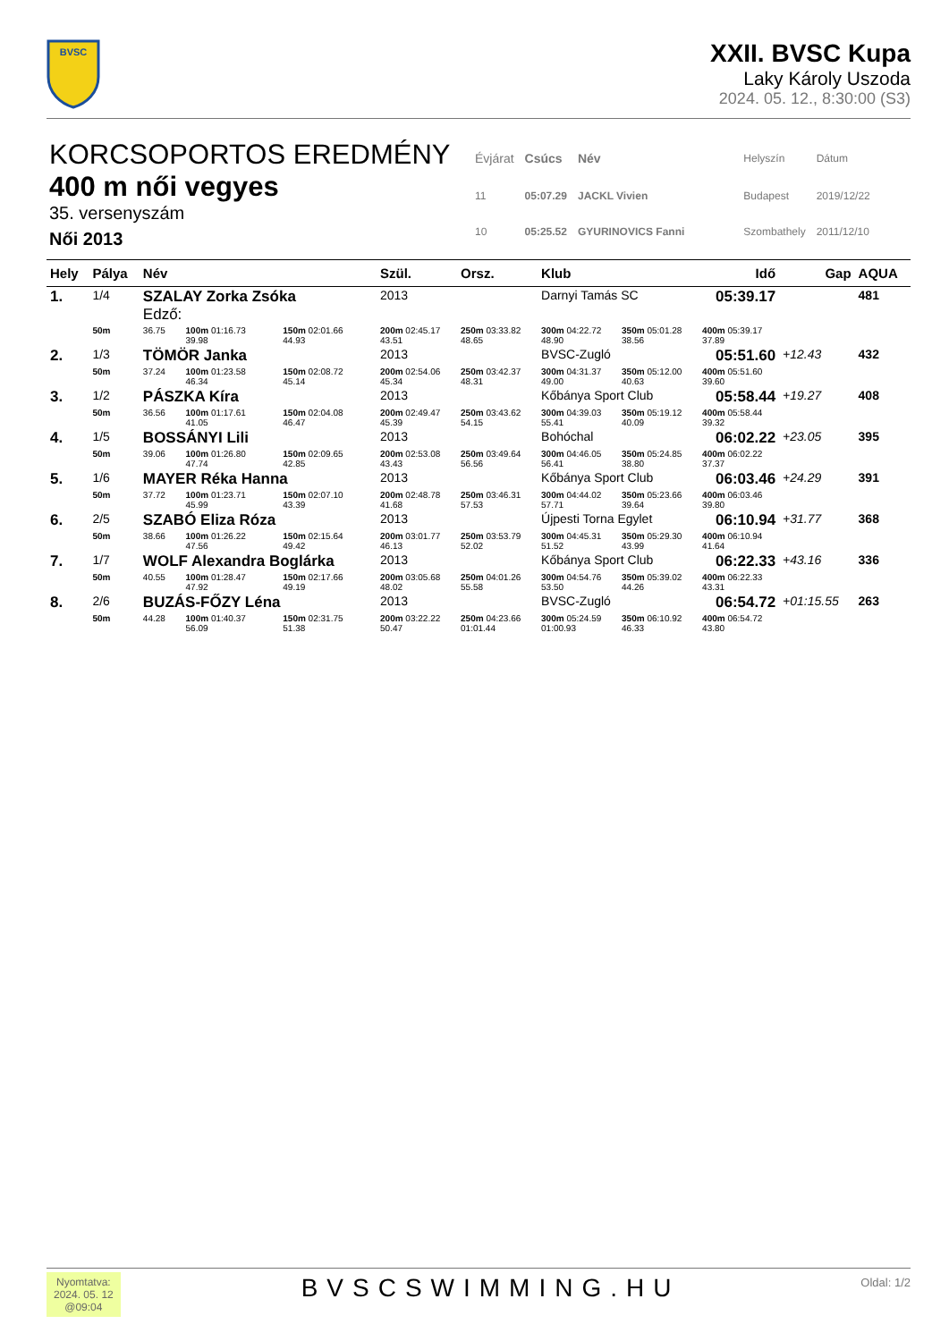BVSC
XXII. BVSC Kupa
Laky Károly Uszoda
2024. 05. 12., 8:30:00 (S3)
KORCSOPORTOS EREDMÉNY
400 m női vegyes
35. versenyszám
Női 2013
| Évjárat | Csúcs | Név | Helyszín | Dátum |
| 11 | 05:07.29 | JACKL Vivien | Budapest | 2019/12/22 |
| 10 | 05:25.52 | GYURINOVICS Fanni | Szombathely | 2011/12/10 |
| Hely | Pálya | Név | | | Szül. | Orsz. | Klub | | Idő | Gap | AQUA |
| --- | --- | --- | --- | --- | --- | --- | --- | --- | --- | --- | --- |
| 1. | 1/4 | SZALAY Zorka Zsóka Edző: | | | 2013 | | Darnyi Tamás SC | | 05:39.17 | | 481 |
| | 50m | 36.75 | 100m 01:16.73 39.98 | 150m 02:01.66 44.93 | 200m 02:45.17 43.51 | 250m 03:33.82 48.65 | 300m 04:22.72 48.90 | 350m 05:01.28 38.56 | 400m 05:39.17 37.89 | | |
| 2. | 1/3 | TÖMÖR Janka | | | 2013 | | BVSC-Zugló | | 05:51.60 | +12.43 | 432 |
| | 50m | 37.24 | 100m 01:23.58 46.34 | 150m 02:08.72 45.14 | 200m 02:54.06 45.34 | 250m 03:42.37 48.31 | 300m 04:31.37 49.00 | 350m 05:12.00 40.63 | 400m 05:51.60 39.60 | | |
| 3. | 1/2 | PÁSZKA Kíra | | | 2013 | | Kőbánya Sport Club | | 05:58.44 | +19.27 | 408 |
| | 50m | 36.56 | 100m 01:17.61 41.05 | 150m 02:04.08 46.47 | 200m 02:49.47 45.39 | 250m 03:43.62 54.15 | 300m 04:39.03 55.41 | 350m 05:19.12 40.09 | 400m 05:58.44 39.32 | | |
| 4. | 1/5 | BOSSÁNYI Lili | | | 2013 | | Bohóchal | | 06:02.22 | +23.05 | 395 |
| | 50m | 39.06 | 100m 01:26.80 47.74 | 150m 02:09.65 42.85 | 200m 02:53.08 43.43 | 250m 03:49.64 56.56 | 300m 04:46.05 56.41 | 350m 05:24.85 38.80 | 400m 06:02.22 37.37 | | |
| 5. | 1/6 | MAYER Réka Hanna | | | 2013 | | Kőbánya Sport Club | | 06:03.46 | +24.29 | 391 |
| | 50m | 37.72 | 100m 01:23.71 45.99 | 150m 02:07.10 43.39 | 200m 02:48.78 41.68 | 250m 03:46.31 57.53 | 300m 04:44.02 57.71 | 350m 05:23.66 39.64 | 400m 06:03.46 39.80 | | |
| 6. | 2/5 | SZABÓ Eliza Róza | | | 2013 | | Újpesti Torna Egylet | | 06:10.94 | +31.77 | 368 |
| | 50m | 38.66 | 100m 01:26.22 47.56 | 150m 02:15.64 49.42 | 200m 03:01.77 46.13 | 250m 03:53.79 52.02 | 300m 04:45.31 51.52 | 350m 05:29.30 43.99 | 400m 06:10.94 41.64 | | |
| 7. | 1/7 | WOLF Alexandra Boglárka | | | 2013 | | Kőbánya Sport Club | | 06:22.33 | +43.16 | 336 |
| | 50m | 40.55 | 100m 01:28.47 47.92 | 150m 02:17.66 49.19 | 200m 03:05.68 48.02 | 250m 04:01.26 55.58 | 300m 04:54.76 53.50 | 350m 05:39.02 44.26 | 400m 06:22.33 43.31 | | |
| 8. | 2/6 | BUZÁS-FŐZY Léna | | | 2013 | | BVSC-Zugló | | 06:54.72 | +01:15.55 | 263 |
| | 50m | 44.28 | 100m 01:40.37 56.09 | 150m 02:31.75 51.38 | 200m 03:22.22 50.47 | 250m 04:23.66 01:01.44 | 300m 05:24.59 01:00.93 | 350m 06:10.92 46.33 | 400m 06:54.72 43.80 | | |
Nyomtatva:
2024. 05. 12
@09:04
BVSCSWIMMING.HU
Oldal: 1/2